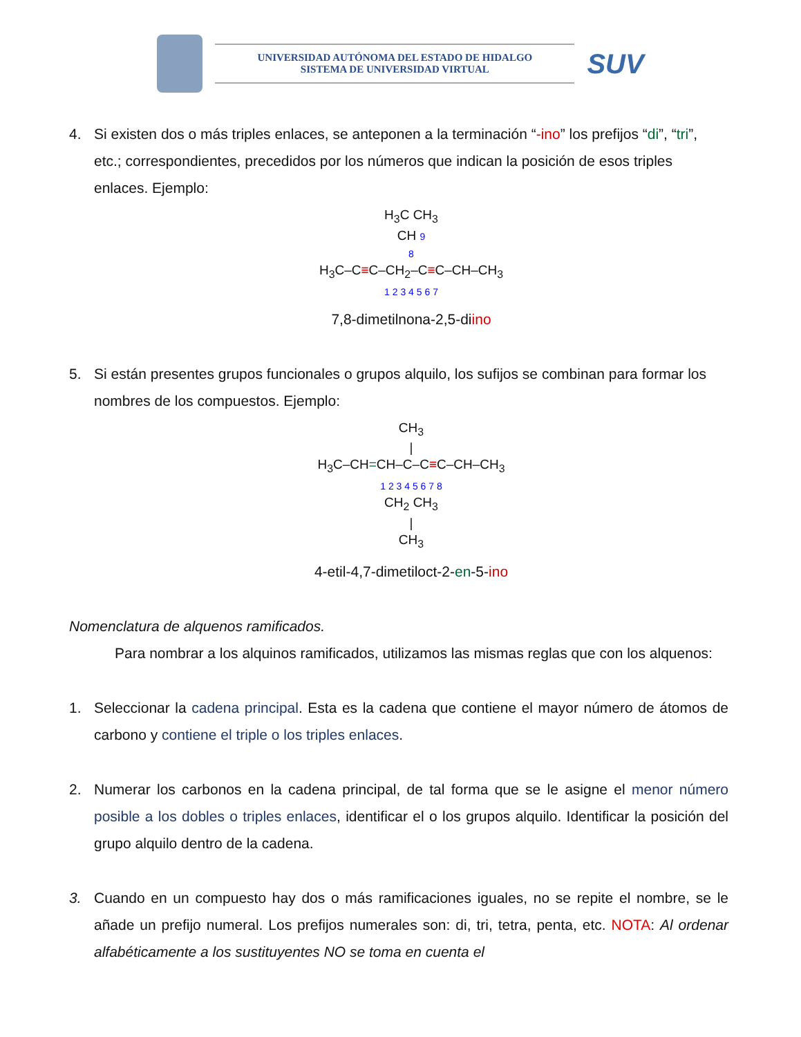UNIVERSIDAD AUTÓNOMA DEL ESTADO DE HIDALGO
SISTEMA DE UNIVERSIDAD VIRTUAL
SUV
4. Si existen dos o más triples enlaces, se anteponen a la terminación “-ino” los prefijos “di”, “tri”, etc.; correspondientes, precedidos por los números que indican la posición de esos triples enlaces. Ejemplo:
H<sub>3</sub>C CH<sub>3</sub>
CH 9
8
H<sub>3</sub>C–C≡C–CH<sub>2</sub>–C≡C–CH–CH<sub>3</sub>
1 2 3 4 5 6 7
7,8-dimetilnona-2,5-diino
5. Si están presentes grupos funcionales o grupos alquilo, los sufijos se combinan para formar los nombres de los compuestos. Ejemplo:
CH<sub>3</sub>
|
H<sub>3</sub>C–CH=CH–C–C≡C–CH–CH<sub>3</sub>
1 2 3 4 5 6 7 8
CH<sub>2</sub> CH<sub>3</sub>
|
CH<sub>3</sub>
4-etil-4,7-dimetiloct-2-en-5-ino
Nomenclatura de alquenos ramificados.
Para nombrar a los alquinos ramificados, utilizamos las mismas reglas que con los alquenos:
1. Seleccionar la cadena principal. Esta es la cadena que contiene el mayor número de átomos de carbono y contiene el triple o los triples enlaces.
2. Numerar los carbonos en la cadena principal, de tal forma que se le asigne el menor número posible a los dobles o triples enlaces, identificar el o los grupos alquilo. Identificar la posición del grupo alquilo dentro de la cadena.
3. Cuando en un compuesto hay dos o más ramificaciones iguales, no se repite el nombre, se le añade un prefijo numeral. Los prefijos numerales son: di, tri, tetra, penta, etc. NOTA: Al ordenar alfabéticamente a los sustituyentes NO se toma en cuenta el